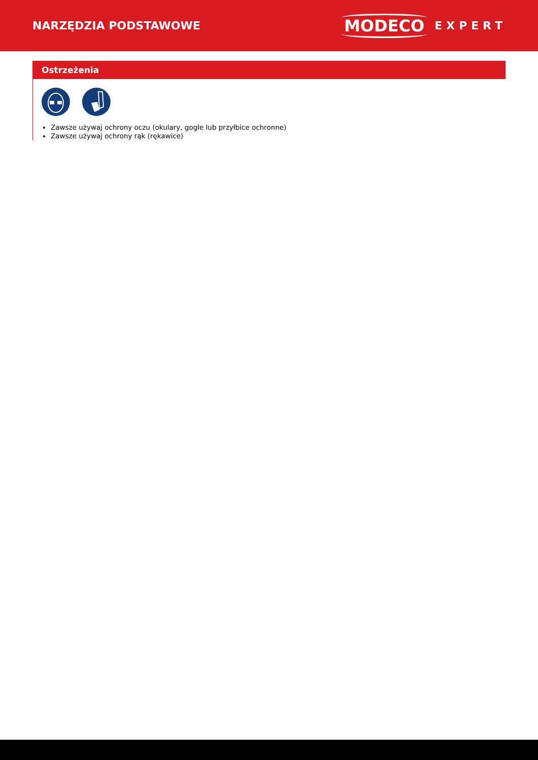NARZĘDZIA PODSTAWOWE
MODECO EXPERT
Ostrzeżenia
Zawsze używaj ochrony oczu (okulary, gogle lub przyłbice ochronne)
Zawsze używaj ochrony rąk (rękawice)